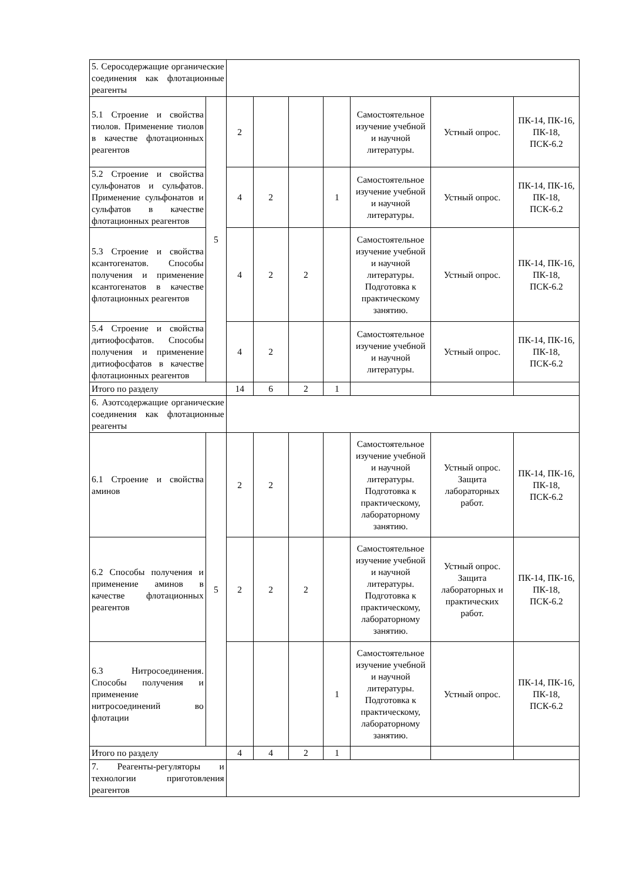| 5. Серосодержащие органические соединения как флотационные реагенты | | | | | | | | |
| 5.1 Строение и свойства тиолов. Применение тиолов в качестве флотационных реагентов | 5 | 2 | | | | Самостоятельное изучение учебной и научной литературы. | Устный опрос. | ПК-14, ПК-16, ПК-18, ПСК-6.2 |
| 5.2 Строение и свойства сульфонатов и сульфатов. Применение сульфонатов и сульфатов в качестве флотационных реагентов | | 4 | 2 | | 1 | Самостоятельное изучение учебной и научной литературы. | Устный опрос. | ПК-14, ПК-16, ПК-18, ПСК-6.2 |
| 5.3 Строение и свойства ксантогенатов. Способы получения и применение ксантогенатов в качестве флотационных реагентов | | 4 | 2 | 2 | | Самостоятельное изучение учебной и научной литературы. Подготовка к практическому занятию. | Устный опрос. | ПК-14, ПК-16, ПК-18, ПСК-6.2 |
| 5.4 Строение и свойства дитиофосфатов. Способы получения и применение дитиофосфатов в качестве флотационных реагентов | | 4 | 2 | | | Самостоятельное изучение учебной и научной литературы. | Устный опрос. | ПК-14, ПК-16, ПК-18, ПСК-6.2 |
| Итого по разделу | | 14 | 6 | 2 | 1 | | | |
| 6. Азотсодержащие органические соединения как флотационные реагенты | | | | | | | | |
| 6.1 Строение и свойства аминов | 5 | 2 | 2 | | | Самостоятельное изучение учебной и научной литературы. Подготовка к практическому, лабораторному занятию. | Устный опрос. Защита лабораторных работ. | ПК-14, ПК-16, ПК-18, ПСК-6.2 |
| 6.2 Способы получения и применение аминов в качестве флотационных реагентов | | 2 | 2 | 2 | | Самостоятельное изучение учебной и научной литературы. Подготовка к практическому, лабораторному занятию. | Устный опрос. Защита лабораторных и практических работ. | ПК-14, ПК-16, ПК-18, ПСК-6.2 |
| 6.3 Нитросоединения. Способы получения и применение нитросоединений во флотации | | | | | 1 | Самостоятельное изучение учебной и научной литературы. Подготовка к практическому, лабораторному занятию. | Устный опрос. | ПК-14, ПК-16, ПК-18, ПСК-6.2 |
| Итого по разделу | | 4 | 4 | 2 | 1 | | | |
| 7. Реагенты-регуляторы и технологии приготовления реагентов | | | | | | | | |